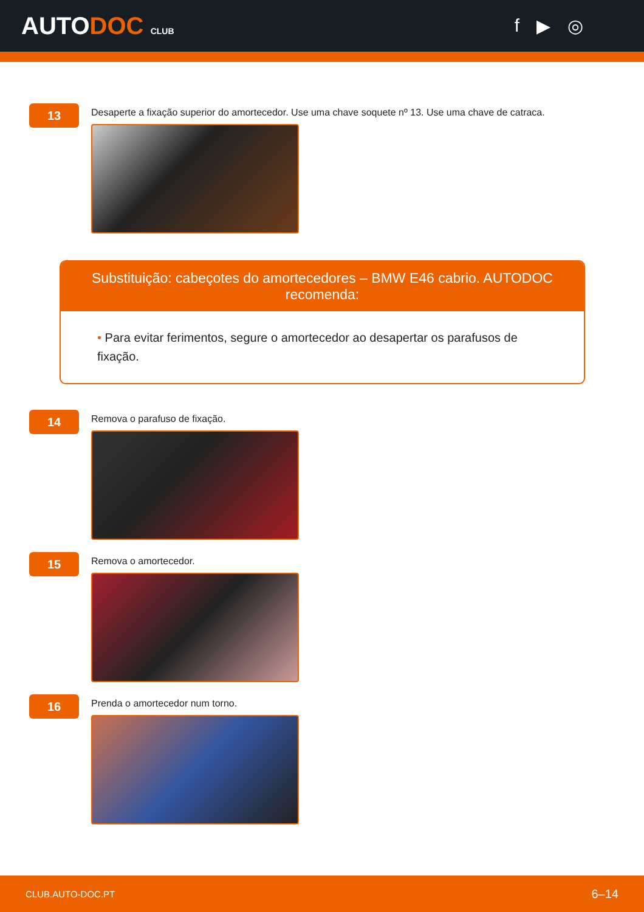AUTODOC CLUB
f ▶ ◎
13
Desaperte a fixação superior do amortecedor. Use uma chave soquete nº 13. Use uma chave de catraca.
Substituição: cabeçotes do amortecedores – BMW E46 cabrio. AUTODOC recomenda:
• Para evitar ferimentos, segure o amortecedor ao desapertar os parafusos de fixação.
14
Remova o parafuso de fixação.
15
Remova o amortecedor.
16
Prenda o amortecedor num torno.
CLUB.AUTO-DOC.PT 6–14